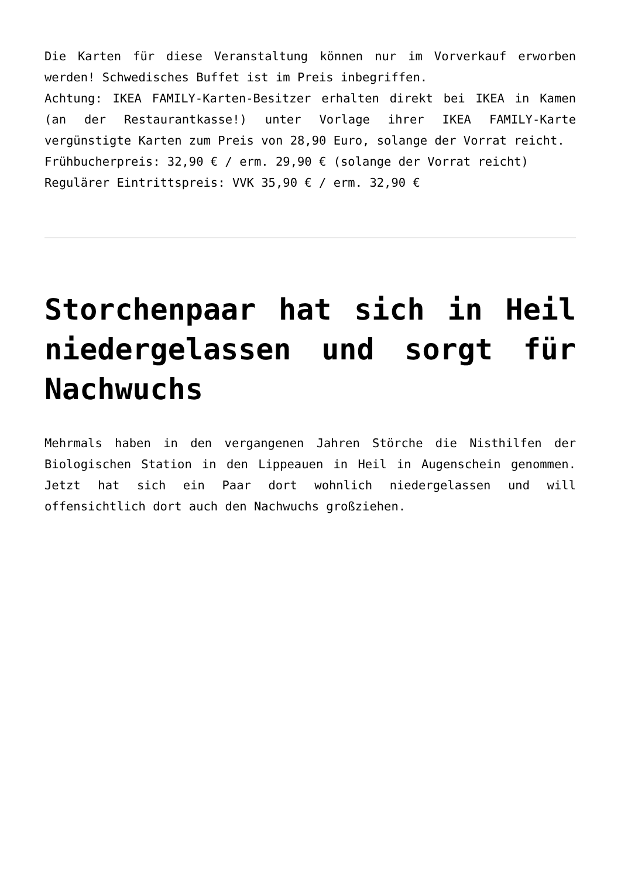Die Karten für diese Veranstaltung können nur im Vorverkauf erworben werden! Schwedisches Buffet ist im Preis inbegriffen.
Achtung: IKEA FAMILY-Karten-Besitzer erhalten direkt bei IKEA in Kamen (an der Restaurantkasse!) unter Vorlage ihrer IKEA FAMILY-Karte vergünstigte Karten zum Preis von 28,90 Euro, solange der Vorrat reicht.
Frühbucherpreis: 32,90 € / erm. 29,90 € (solange der Vorrat reicht)
Regulärer Eintrittspreis: VVK 35,90 € / erm. 32,90 €
Storchenpaar hat sich in Heil niedergelassen und sorgt für Nachwuchs
Mehrmals haben in den vergangenen Jahren Störche die Nisthilfen der Biologischen Station in den Lippeauen in Heil in Augenschein genommen. Jetzt hat sich ein Paar dort wohnlich niedergelassen und will offensichtlich dort auch den Nachwuchs großziehen.